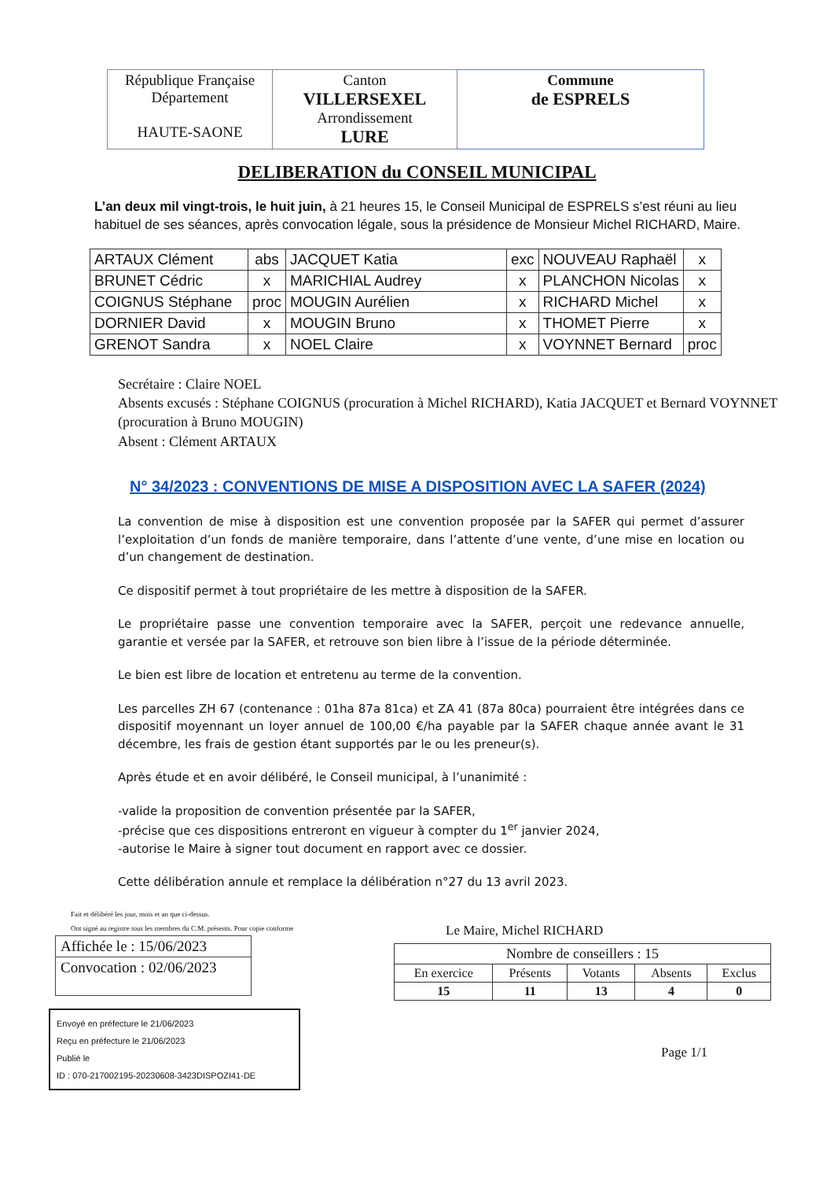| République Française Département HAUTE-SAONE | Canton VILLERSEXEL Arrondissement LURE | Commune de ESPRELS |
DELIBERATION du CONSEIL MUNICIPAL
L’an deux mil vingt-trois, le huit juin, à 21 heures 15, le Conseil Municipal de ESPRELS s’est réuni au lieu habituel de ses séances, après convocation légale, sous la présidence de Monsieur Michel RICHARD, Maire.
| ARTAUX Clément | abs | JACQUET Katia | exc | NOUVEAU Raphaël | x |
| BRUNET Cédric | x | MARICHIAL Audrey | x | PLANCHON Nicolas | x |
| COIGNUS Stéphane | proc | MOUGIN Aurélien | x | RICHARD Michel | x |
| DORNIER David | x | MOUGIN Bruno | x | THOMET Pierre | x |
| GRENOT Sandra | x | NOEL Claire | x | VOYNNET Bernard | proc |
Secrétaire : Claire NOEL
Absents excusés : Stéphane COIGNUS (procuration à Michel RICHARD), Katia JACQUET et Bernard VOYNNET (procuration à Bruno MOUGIN)
Absent : Clément ARTAUX
N° 34/2023 : CONVENTIONS DE MISE A DISPOSITION AVEC LA SAFER (2024)
La convention de mise à disposition est une convention proposée par la SAFER qui permet d’assurer l’exploitation d’un fonds de manière temporaire, dans l’attente d’une vente, d’une mise en location ou d’un changement de destination.
Ce dispositif permet à tout propriétaire de les mettre à disposition de la SAFER.
Le propriétaire passe une convention temporaire avec la SAFER, perçoit une redevance annuelle, garantie et versée par la SAFER, et retrouve son bien libre à l’issue de la période déterminée.
Le bien est libre de location et entretenu au terme de la convention.
Les parcelles ZH 67 (contenance : 01ha 87a 81ca) et ZA 41 (87a 80ca) pourraient être intégrées dans ce dispositif moyennant un loyer annuel de 100,00 €/ha payable par la SAFER chaque année avant le 31 décembre, les frais de gestion étant supportés par le ou les preneur(s).
Après étude et en avoir délibéré, le Conseil municipal, à l’unanimité :
-valide la proposition de convention présentée par la SAFER,
-précise que ces dispositions entreront en vigueur à compter du 1<sup>er</sup> janvier 2024,
-autorise le Maire à signer tout document en rapport avec ce dossier.
Cette délibération annule et remplace la délibération n°27 du 13 avril 2023.
Fait et délibéré les jour, mois et an que ci-dessus.
Ont signé au registre tous les membres du C.M. présents. Pour copie conforme
| Affichée le : 15/06/2023 |
| Convocation : 02/06/2023 |
Envoyé en préfecture le 21/06/2023
Reçu en préfecture le 21/06/2023
Publié le
ID : 070-217002195-20230608-3423DISPOZI41-DE
Le Maire, Michel RICHARD
| Nombre de conseillers : 15 | | | | |
| En exercice | Présents | Votants | Absents | Exclus |
| 15 | 11 | 13 | 4 | 0 |
Page 1/1